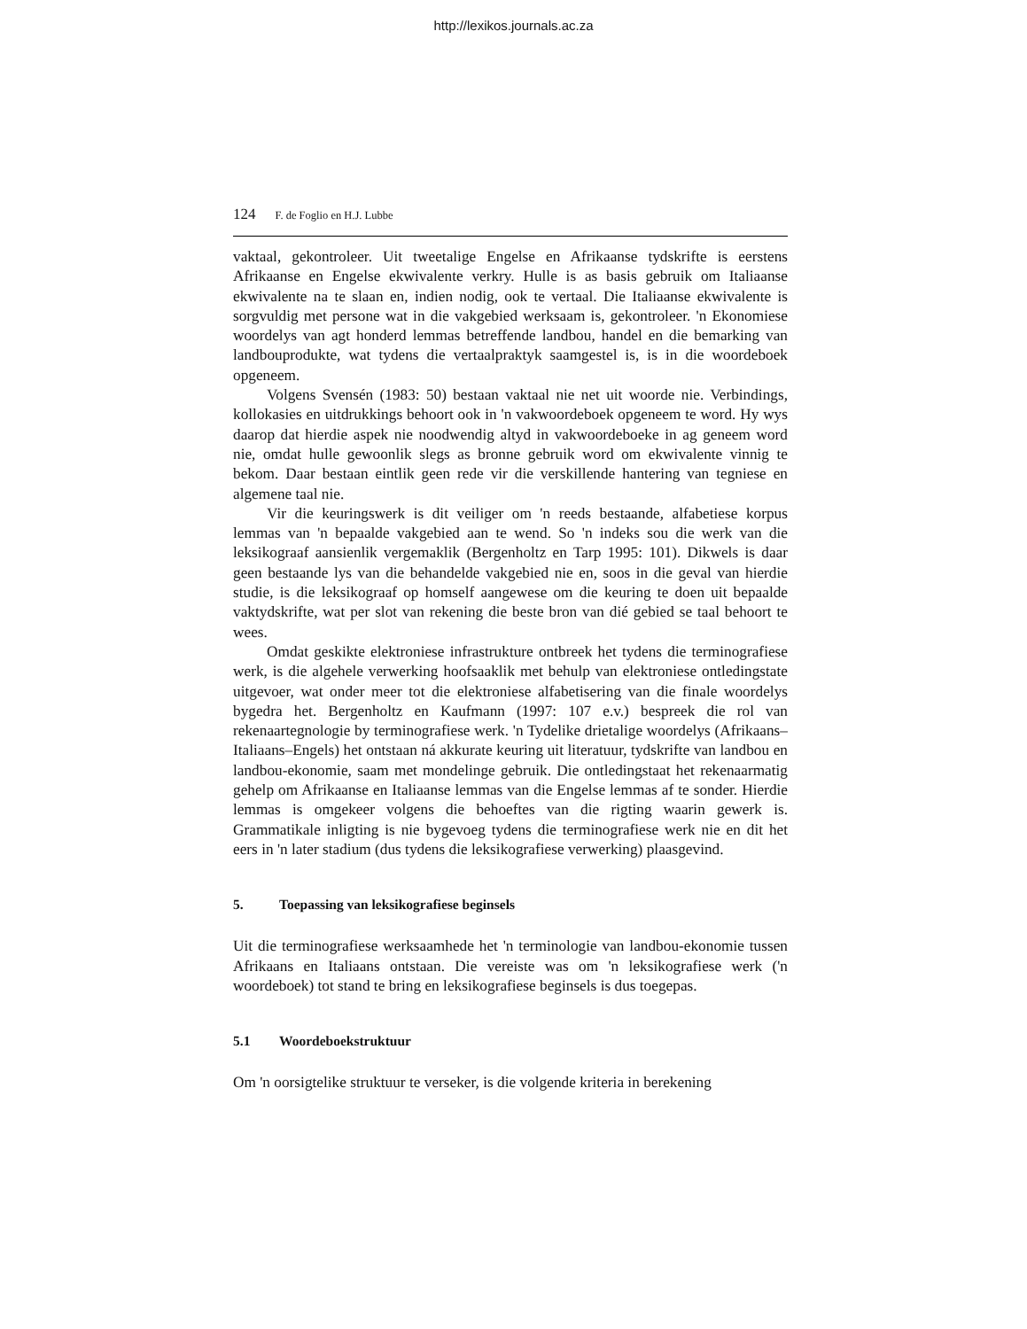http://lexikos.journals.ac.za
124 F. de Foglio en H.J. Lubbe
vaktaal, gekontroleer. Uit tweetalige Engelse en Afrikaanse tydskrifte is eerstens Afrikaanse en Engelse ekwivalente verkry. Hulle is as basis gebruik om Italiaanse ekwivalente na te slaan en, indien nodig, ook te vertaal. Die Italiaanse ekwivalente is sorgvuldig met persone wat in die vakgebied werksaam is, gekontroleer. 'n Ekonomiese woordelys van agt honderd lemmas betreffende landbou, handel en die bemarking van landbouprodukte, wat tydens die vertaalpraktyk saamgestel is, is in die woordeboek opgeneem.
Volgens Svensén (1983: 50) bestaan vaktaal nie net uit woorde nie. Verbindings, kollokasies en uitdrukkings behoort ook in 'n vakwoordeboek opgeneem te word. Hy wys daarop dat hierdie aspek nie noodwendig altyd in vakwoordeboeke in ag geneem word nie, omdat hulle gewoonlik slegs as bronne gebruik word om ekwivalente vinnig te bekom. Daar bestaan eintlik geen rede vir die verskillende hantering van tegniese en algemene taal nie.
Vir die keuringswerk is dit veiliger om 'n reeds bestaande, alfabetiese korpus lemmas van 'n bepaalde vakgebied aan te wend. So 'n indeks sou die werk van die leksikograaf aansienlik vergemaklik (Bergenholtz en Tarp 1995: 101). Dikwels is daar geen bestaande lys van die behandelde vakgebied nie en, soos in die geval van hierdie studie, is die leksikograaf op homself aangewese om die keuring te doen uit bepaalde vaktydskrifte, wat per slot van rekening die beste bron van dié gebied se taal behoort te wees.
Omdat geskikte elektroniese infrastrukture ontbreek het tydens die terminografiese werk, is die algehele verwerking hoofsaaklik met behulp van elektroniese ontledingstate uitgevoer, wat onder meer tot die elektroniese alfabetisering van die finale woordelys bygedra het. Bergenholtz en Kaufmann (1997: 107 e.v.) bespreek die rol van rekenaartegnologie by terminografiese werk. 'n Tydelike drietalige woordelys (Afrikaans–Italiaans–Engels) het ontstaan ná akkurate keuring uit literatuur, tydskrifte van landbou en landbou-ekonomie, saam met mondelinge gebruik. Die ontledingstaat het rekenaarmatig gehelp om Afrikaanse en Italiaanse lemmas van die Engelse lemmas af te sonder. Hierdie lemmas is omgekeer volgens die behoeftes van die rigting waarin gewerk is. Grammatikale inligting is nie bygevoeg tydens die terminografiese werk nie en dit het eers in 'n later stadium (dus tydens die leksikografiese verwerking) plaasgevind.
5. Toepassing van leksikografiese beginsels
Uit die terminografiese werksaamhede het 'n terminologie van landbou-ekonomie tussen Afrikaans en Italiaans ontstaan. Die vereiste was om 'n leksikografiese werk ('n woordeboek) tot stand te bring en leksikografiese beginsels is dus toegepas.
5.1 Woordeboekstruktuur
Om 'n oorsigtelike struktuur te verseker, is die volgende kriteria in berekening